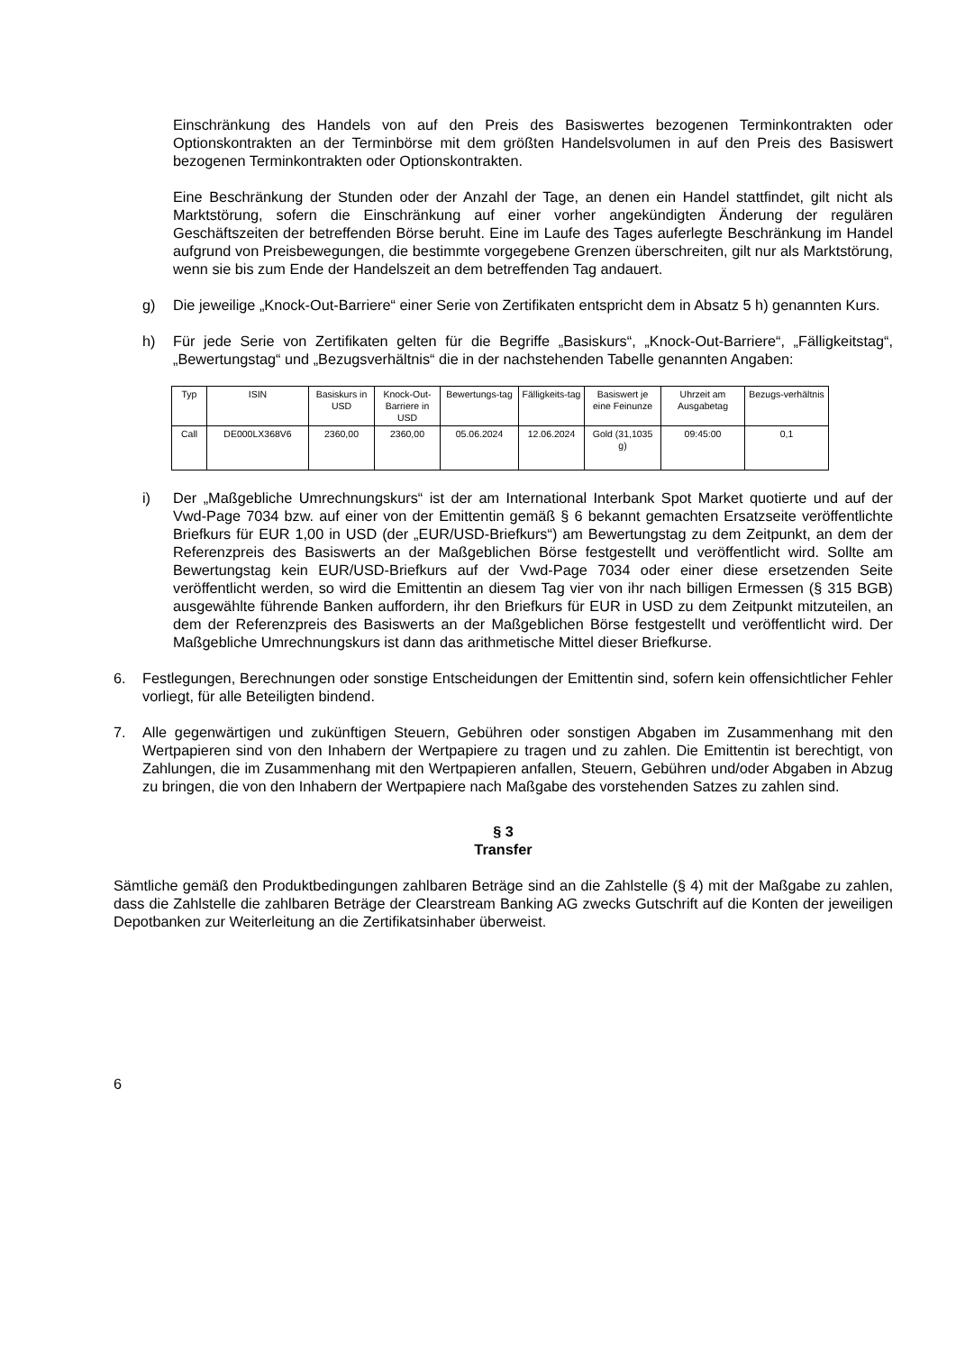Einschränkung des Handels von auf den Preis des Basiswertes bezogenen Terminkontrakten oder Optionskontrakten an der Terminbörse mit dem größten Handelsvolumen in auf den Preis des Basiswert bezogenen Terminkontrakten oder Optionskontrakten.
Eine Beschränkung der Stunden oder der Anzahl der Tage, an denen ein Handel stattfindet, gilt nicht als Marktstörung, sofern die Einschränkung auf einer vorher angekündigten Änderung der regulären Geschäftszeiten der betreffenden Börse beruht. Eine im Laufe des Tages auferlegte Beschränkung im Handel aufgrund von Preisbewegungen, die bestimmte vorgegebene Grenzen überschreiten, gilt nur als Marktstörung, wenn sie bis zum Ende der Handelszeit an dem betreffenden Tag andauert.
g) Die jeweilige „Knock-Out-Barriere“ einer Serie von Zertifikaten entspricht dem in Absatz 5 h) genannten Kurs.
h) Für jede Serie von Zertifikaten gelten für die Begriffe „Basiskurs“, „Knock-Out-Barriere“, „Fälligkeitstag“, „Bewertungstag“ und „Bezugsverhältnis“ die in der nachstehenden Tabelle genannten Angaben:
| Typ | ISIN | Basiskurs in USD | Knock-Out-Barriere in USD | Bewertungs-tag | Fälligkeits-tag | Basiswert je eine Feinunze | Uhrzeit am Ausgabetag | Bezugs-verhältnis |
| Call | DE000LX368V6 | 2360,00 | 2360,00 | 05.06.2024 | 12.06.2024 | Gold (31,1035 g) | 09:45:00 | 0,1 |
i) Der „Maßgebliche Umrechnungskurs“ ist der am International Interbank Spot Market quotierte und auf der Vwd-Page 7034 bzw. auf einer von der Emittentin gemäß § 6 bekannt gemachten Ersatzseite veröffentlichte Briefkurs für EUR 1,00 in USD (der „EUR/USD-Briefkurs“) am Bewertungstag zu dem Zeitpunkt, an dem der Referenzpreis des Basiswerts an der Maßgeblichen Börse festgestellt und veröffentlicht wird. Sollte am Bewertungstag kein EUR/USD-Briefkurs auf der Vwd-Page 7034 oder einer diese ersetzenden Seite veröffentlicht werden, so wird die Emittentin an diesem Tag vier von ihr nach billigen Ermessen (§ 315 BGB) ausgewählte führende Banken auffordern, ihr den Briefkurs für EUR in USD zu dem Zeitpunkt mitzuteilen, an dem der Referenzpreis des Basiswerts an der Maßgeblichen Börse festgestellt und veröffentlicht wird. Der Maßgebliche Umrechnungskurs ist dann das arithmetische Mittel dieser Briefkurse.
6. Festlegungen, Berechnungen oder sonstige Entscheidungen der Emittentin sind, sofern kein offensichtlicher Fehler vorliegt, für alle Beteiligten bindend.
7. Alle gegenwärtigen und zukünftigen Steuern, Gebühren oder sonstigen Abgaben im Zusammenhang mit den Wertpapieren sind von den Inhabern der Wertpapiere zu tragen und zu zahlen. Die Emittentin ist berechtigt, von Zahlungen, die im Zusammenhang mit den Wertpapieren anfallen, Steuern, Gebühren und/oder Abgaben in Abzug zu bringen, die von den Inhabern der Wertpapiere nach Maßgabe des vorstehenden Satzes zu zahlen sind.
§ 3
Transfer
Sämtliche gemäß den Produktbedingungen zahlbaren Beträge sind an die Zahlstelle (§ 4) mit der Maßgabe zu zahlen, dass die Zahlstelle die zahlbaren Beträge der Clearstream Banking AG zwecks Gutschrift auf die Konten der jeweiligen Depotbanken zur Weiterleitung an die Zertifikatsinhaber überweist.
6